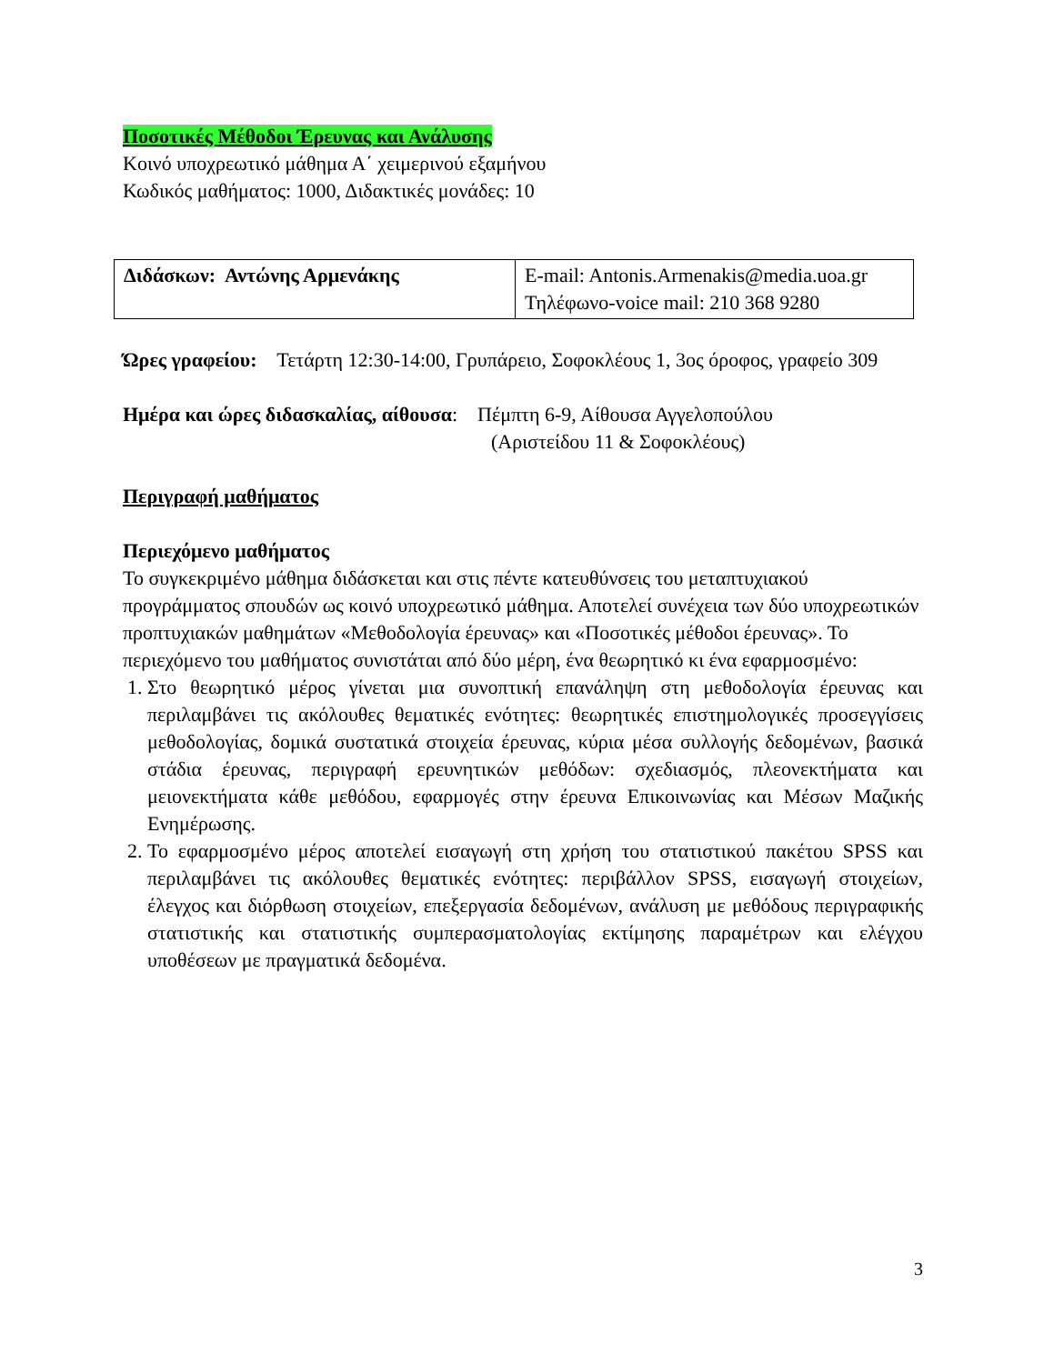Ποσοτικές Μέθοδοι Έρευνας και Ανάλυσης
Κοινό υποχρεωτικό μάθημα Α΄ χειμερινού εξαμήνου
Κωδικός μαθήματος: 1000, Διδακτικές μονάδες: 10
| Διδάσκων: Αντώνης Αρμενάκης | E-mail: Antonis.Armenakis@media.uoa.gr Τηλέφωνο-voice mail: 210 368 9280 |
Ώρες γραφείου: Τετάρτη 12:30-14:00, Γρυπάρειο, Σοφοκλέους 1, 3ος όροφος, γραφείο 309
Ημέρα και ώρες διδασκαλίας, αίθουσα: Πέμπτη 6-9, Αίθουσα Αγγελοπούλου
(Αριστείδου 11 & Σοφοκλέους)
Περιγραφή μαθήματος
Περιεχόμενο μαθήματος
Το συγκεκριμένο μάθημα διδάσκεται και στις πέντε κατευθύνσεις του μεταπτυχιακού προγράμματος σπουδών ως κοινό υποχρεωτικό μάθημα. Αποτελεί συνέχεια των δύο υποχρεωτικών προπτυχιακών μαθημάτων «Μεθοδολογία έρευνας» και «Ποσοτικές μέθοδοι έρευνας». Το περιεχόμενο του μαθήματος συνιστάται από δύο μέρη, ένα θεωρητικό κι ένα εφαρμοσμένο:
1. Στο θεωρητικό μέρος γίνεται μια συνοπτική επανάληψη στη μεθοδολογία έρευνας και περιλαμβάνει τις ακόλουθες θεματικές ενότητες: θεωρητικές επιστημολογικές προσεγγίσεις μεθοδολογίας, δομικά συστατικά στοιχεία έρευνας, κύρια μέσα συλλογής δεδομένων, βασικά στάδια έρευνας, περιγραφή ερευνητικών μεθόδων: σχεδιασμός, πλεονεκτήματα και μειονεκτήματα κάθε μεθόδου, εφαρμογές στην έρευνα Επικοινωνίας και Μέσων Μαζικής Ενημέρωσης.
2. Το εφαρμοσμένο μέρος αποτελεί εισαγωγή στη χρήση του στατιστικού πακέτου SPSS και περιλαμβάνει τις ακόλουθες θεματικές ενότητες: περιβάλλον SPSS, εισαγωγή στοιχείων, έλεγχος και διόρθωση στοιχείων, επεξεργασία δεδομένων, ανάλυση με μεθόδους περιγραφικής στατιστικής και στατιστικής συμπερασματολογίας εκτίμησης παραμέτρων και ελέγχου υποθέσεων με πραγματικά δεδομένα.
3